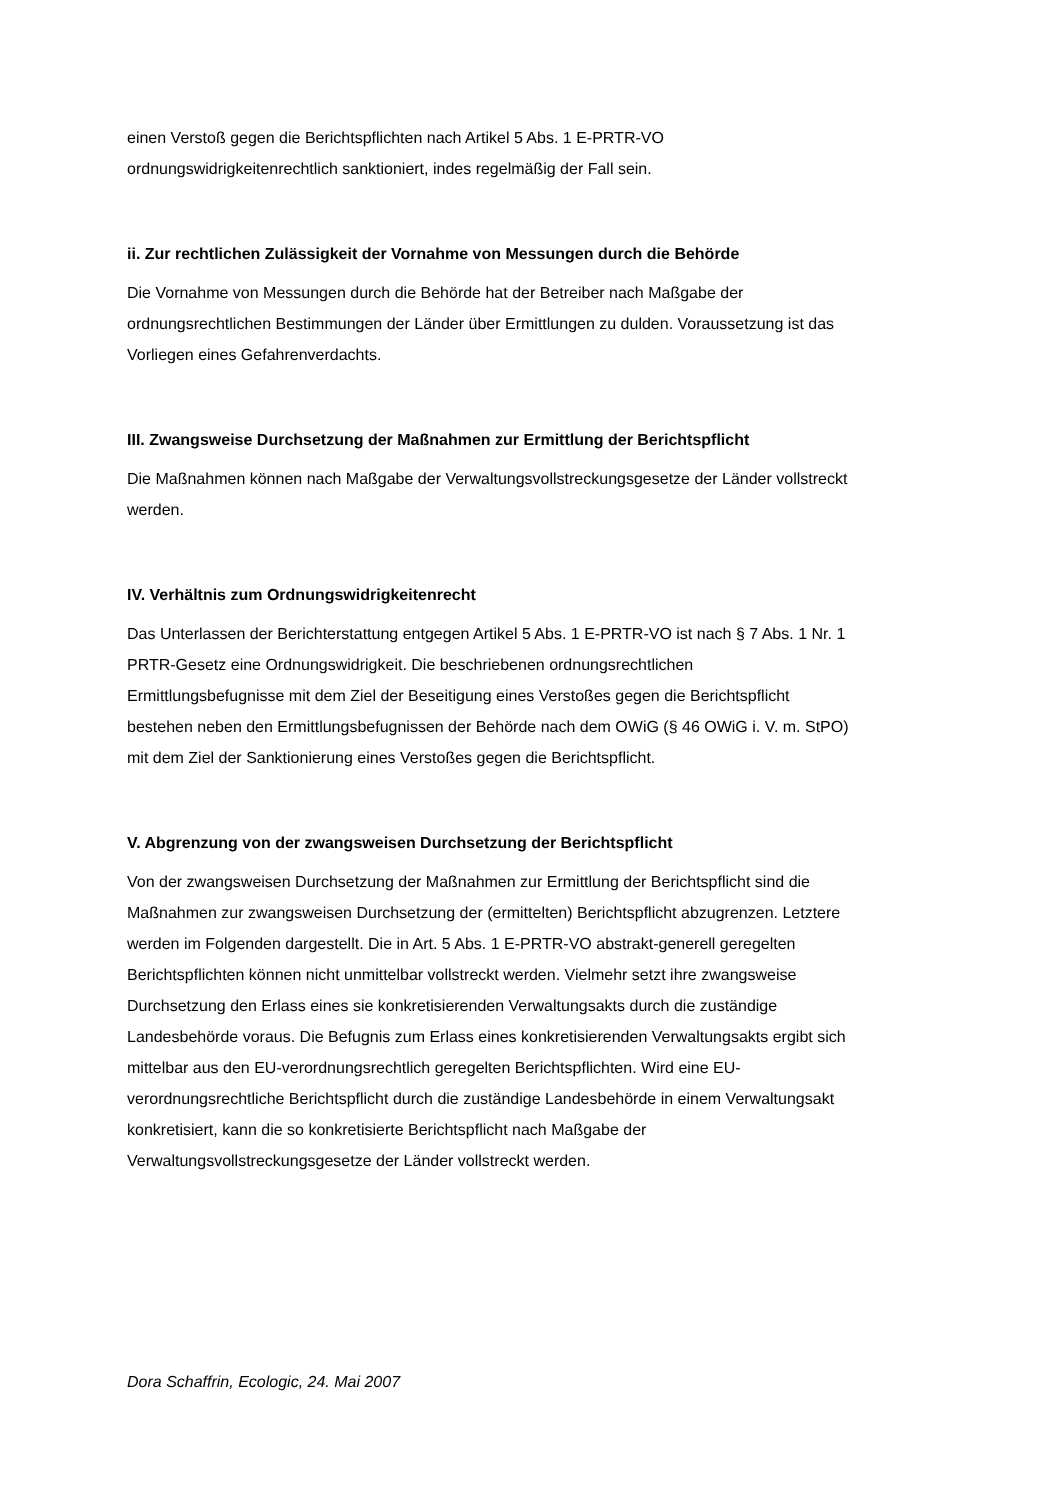einen Verstoß gegen die Berichtspflichten nach Artikel 5 Abs. 1 E-PRTR-VO
ordnungswidrigkeitenrechtlich sanktioniert, indes regelmäßig der Fall sein.
ii. Zur rechtlichen Zulässigkeit der Vornahme von Messungen durch die Behörde
Die Vornahme von Messungen durch die Behörde hat der Betreiber nach Maßgabe der
ordnungsrechtlichen Bestimmungen der Länder über Ermittlungen zu dulden. Voraussetzung ist das
Vorliegen eines Gefahrenverdachts.
III. Zwangsweise Durchsetzung der Maßnahmen zur Ermittlung der Berichtspflicht
Die Maßnahmen können nach Maßgabe der Verwaltungsvollstreckungsgesetze der Länder vollstreckt
werden.
IV. Verhältnis zum Ordnungswidrigkeitenrecht
Das Unterlassen der Berichterstattung entgegen Artikel 5 Abs. 1 E-PRTR-VO ist nach § 7 Abs. 1 Nr. 1
PRTR-Gesetz eine Ordnungswidrigkeit. Die beschriebenen ordnungsrechtlichen
Ermittlungsbefugnisse mit dem Ziel der Beseitigung eines Verstoßes gegen die Berichtspflicht
bestehen neben den Ermittlungsbefugnissen der Behörde nach dem OWiG (§ 46 OWiG i. V. m. StPO)
mit dem Ziel der Sanktionierung eines Verstoßes gegen die Berichtspflicht.
V. Abgrenzung von der zwangsweisen Durchsetzung der Berichtspflicht
Von der zwangsweisen Durchsetzung der Maßnahmen zur Ermittlung der Berichtspflicht sind die
Maßnahmen zur zwangsweisen Durchsetzung der (ermittelten) Berichtspflicht abzugrenzen. Letztere
werden im Folgenden dargestellt. Die in Art. 5 Abs. 1 E-PRTR-VO abstrakt-generell geregelten
Berichtspflichten können nicht unmittelbar vollstreckt werden. Vielmehr setzt ihre zwangsweise
Durchsetzung den Erlass eines sie konkretisierenden Verwaltungsakts durch die zuständige
Landesbehörde voraus. Die Befugnis zum Erlass eines konkretisierenden Verwaltungsakts ergibt sich
mittelbar aus den EU-verordnungsrechtlich geregelten Berichtspflichten. Wird eine EU-
verordnungsrechtliche Berichtspflicht durch die zuständige Landesbehörde in einem Verwaltungsakt
konkretisiert, kann die so konkretisierte Berichtspflicht nach Maßgabe der
Verwaltungsvollstreckungsgesetze der Länder vollstreckt werden.
Dora Schaffrin, Ecologic, 24. Mai 2007